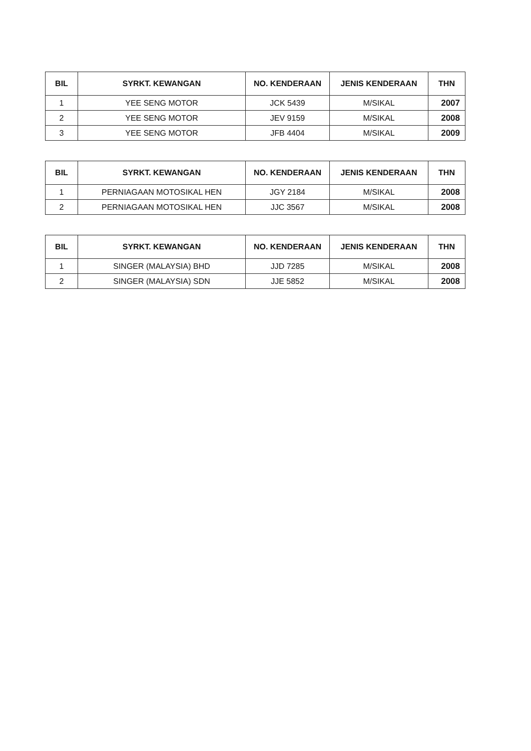| BIL | SYRKT. KEWANGAN | NO. KENDERAAN | JENIS KENDERAAN | THN |
| --- | --- | --- | --- | --- |
| 1 | YEE SENG MOTOR | JCK 5439 | M/SIKAL | 2007 |
| 2 | YEE SENG MOTOR | JEV 9159 | M/SIKAL | 2008 |
| 3 | YEE SENG MOTOR | JFB 4404 | M/SIKAL | 2009 |
| BIL | SYRKT. KEWANGAN | NO. KENDERAAN | JENIS KENDERAAN | THN |
| --- | --- | --- | --- | --- |
| 1 | PERNIAGAAN MOTOSIKAL HEN | JGY 2184 | M/SIKAL | 2008 |
| 2 | PERNIAGAAN MOTOSIKAL HEN | JJC 3567 | M/SIKAL | 2008 |
| BIL | SYRKT. KEWANGAN | NO. KENDERAAN | JENIS KENDERAAN | THN |
| --- | --- | --- | --- | --- |
| 1 | SINGER (MALAYSIA) BHD | JJD 7285 | M/SIKAL | 2008 |
| 2 | SINGER (MALAYSIA) SDN | JJE 5852 | M/SIKAL | 2008 |